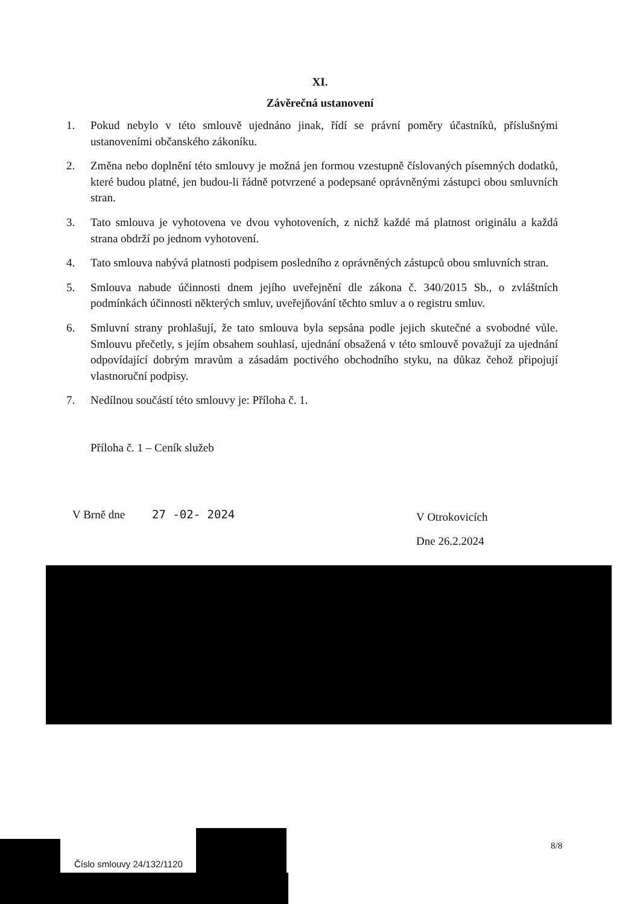XI.
Závěrečná ustanovení
1. Pokud nebylo v této smlouvě ujednáno jinak, řídí se právní poměry účastníků, příslušnými ustanoveními občanského zákoníku.
2. Změna nebo doplnění této smlouvy je možná jen formou vzestupně číslovaných písemných dodatků, které budou platné, jen budou-li řádně potvrzené a podepsané oprávněnými zástupci obou smluvních stran.
3. Tato smlouva je vyhotovena ve dvou vyhotoveních, z nichž každé má platnost originálu a každá strana obdrží po jednom vyhotovení.
4. Tato smlouva nabývá platnosti podpisem posledního z oprávněných zástupců obou smluvních stran.
5. Smlouva nabude účinnosti dnem jejího uveřejnění dle zákona č. 340/2015 Sb., o zvláštních podmínkách účinnosti některých smluv, uveřejňování těchto smluv a o registru smluv.
6. Smluvní strany prohlašují, že tato smlouva byla sepsána podle jejich skutečné a svobodné vůle. Smlouvu přečetly, s jejím obsahem souhlasí, ujednání obsažená v této smlouvě považují za ujednání odpovídající dobrým mravům a zásadám poctivého obchodního styku, na důkaz čehož připojují vlastnoruční podpisy.
7. Nedílnou součástí této smlouvy je: Příloha č. 1.
Příloha č. 1 – Ceník služeb
V Brně dne 27 -02- 2024
V Otrokovicích
Dne 26.2.2024
Číslo smlouvy 24/132/1120
8/8